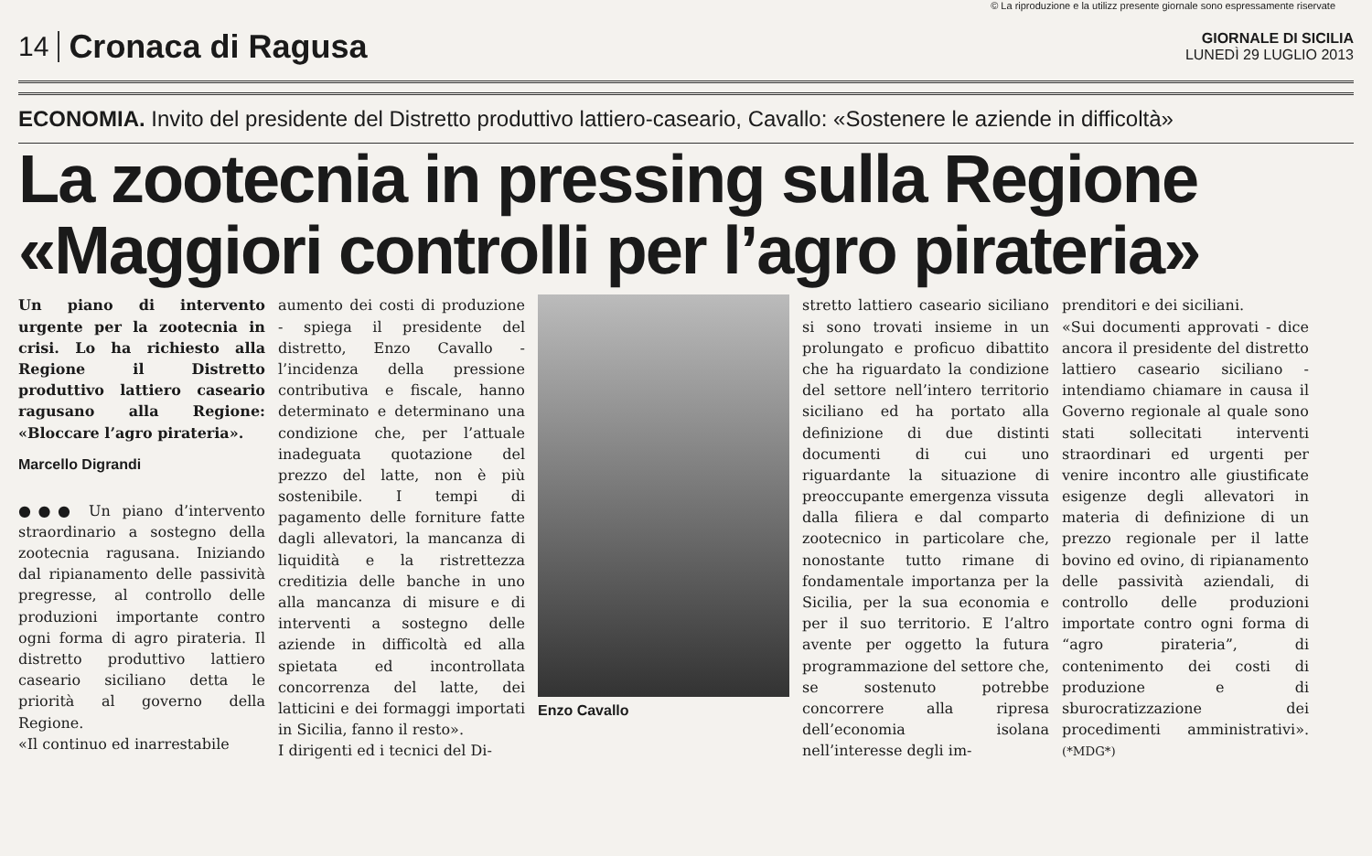© La riproduzione e la utilizz presente giornale sono espressamente riservate
14 Cronaca di Ragusa GIORNALE DI SICILIA
LUNEDÌ 29 LUGLIO 2013
ECONOMIA. Invito del presidente del Distretto produttivo lattiero-caseario, Cavallo: «Sostenere le aziende in difficoltà»
La zootecnia in pressing sulla Regione
«Maggiori controlli per l’agro pirateria»
Un piano di intervento urgente per la zootecnia in crisi. Lo ha richiesto alla Regione il Distretto produttivo lattiero caseario ragusano alla Regione: «Bloccare l’agro pirateria».
Marcello Digrandi
●●● Un piano d’intervento straordinario a sostegno della zootecnia ragusana. Iniziando dal ripianamento delle passività pregresse, al controllo delle produzioni importante contro ogni forma di agro pirateria. Il distretto produttivo lattiero caseario siciliano detta le priorità al governo della Regione.
«Il continuo ed inarrestabile
aumento dei costi di produzione - spiega il presidente del distretto, Enzo Cavallo - l’incidenza della pressione contributiva e fiscale, hanno determinato e determinano una condizione che, per l’attuale inadeguata quotazione del prezzo del latte, non è più sostenibile. I tempi di pagamento delle forniture fatte dagli allevatori, la mancanza di liquidità e la ristrettezza creditizia delle banche in uno alla mancanza di misure e di interventi a sostegno delle aziende in difficoltà ed alla spietata ed incontrollata concorrenza del latte, dei latticini e dei formaggi importati in Sicilia, fanno il resto».
I dirigenti ed i tecnici del Di-
Enzo Cavallo
stretto lattiero caseario siciliano si sono trovati insieme in un prolungato e proficuo dibattito che ha riguardato la condizione del settore nell’intero territorio siciliano ed ha portato alla definizione di due distinti documenti di cui uno riguardante la situazione di preoccupante emergenza vissuta dalla filiera e dal comparto zootecnico in particolare che, nonostante tutto rimane di fondamentale importanza per la Sicilia, per la sua economia e per il suo territorio. E l’altro avente per oggetto la futura programmazione del settore che, se sostenuto potrebbe concorrere alla ripresa dell’economia isolana nell’interesse degli im-
prenditori e dei siciliani.
«Sui documenti approvati - dice ancora il presidente del distretto lattiero caseario siciliano - intendiamo chiamare in causa il Governo regionale al quale sono stati sollecitati interventi straordinari ed urgenti per venire incontro alle giustificate esigenze degli allevatori in materia di definizione di un prezzo regionale per il latte bovino ed ovino, di ripianamento delle passività aziendali, di controllo delle produzioni importate contro ogni forma di “agro pirateria”, di contenimento dei costi di produzione e di sburocratizzazione dei procedimenti amministrativi». (*MDG*)